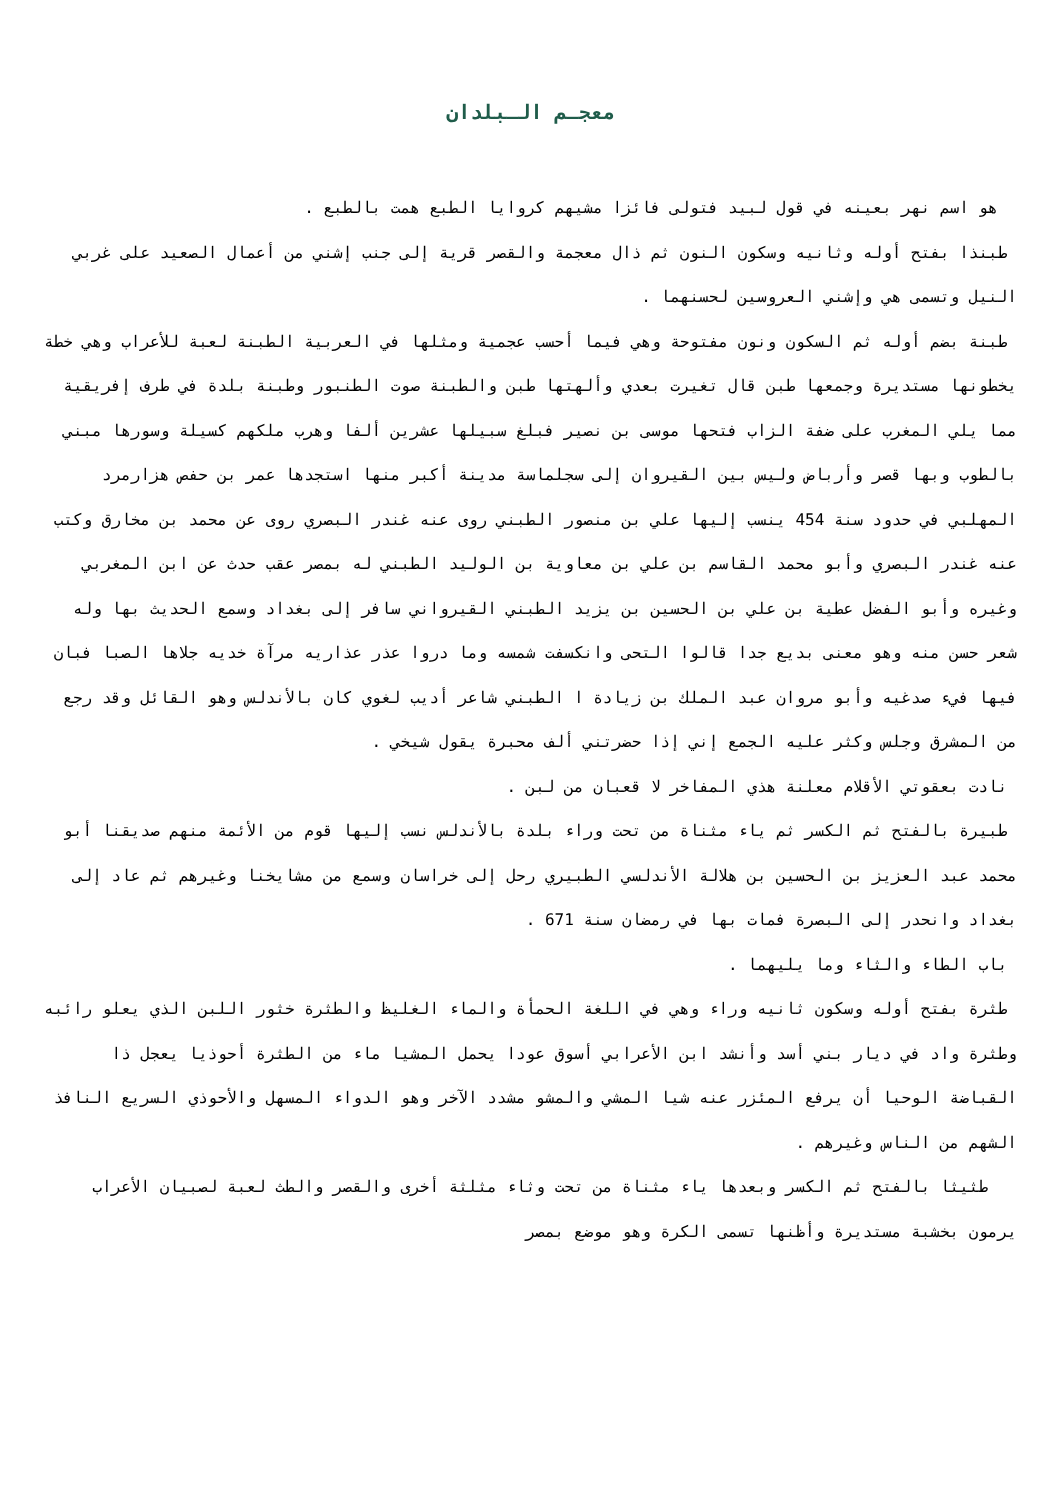معجـم الـبلدان
هو اسم نهر بعينه في قول لبيد فتولى فائزا مشيهم كروايا الطبع همت بالطبع .
طبنذا بفتح أوله وثانيه وسكون النون ثم ذال معجمة والقصر قرية إلى جنب إشني من أعمال الصعيد على غربي النيل وتسمى هي وإشني العروسين لحسنهما .
طبنة بضم أوله ثم السكون ونون مفتوحة وهي فيما أحسب عجمية ومثلها في العربية الطبنة لعبة للأعراب وهي خطة يخطونها مستديرة وجمعها طبن قال تغيرت بعدي وألهتها طبن والطبنة صوت الطنبور وطبنة بلدة في طرف إفريقية مما يلي المغرب على ضفة الزاب فتحها موسى بن نصير فبلغ سبيلها عشرين ألفا وهرب ملكهم كسيلة وسورها مبني بالطوب وبها قصر وأرباض وليس بين القيروان إلى سجلماسة مدينة أكبر منها استجدها عمر بن حفص هزارمرد المهلبي في حدود سنة 454 ينسب إليها علي بن منصور الطبني روى عنه غندر البصري روى عن محمد بن مخارق وكتب عنه غندر البصري وأبو محمد القاسم بن علي بن معاوية بن الوليد الطبني له بمصر عقب حدث عن ابن المغربي وغيره وأبو الفضل عطية بن علي بن الحسين بن يزيد الطبني القيرواني سافر إلى بغداد وسمع الحديث بها وله شعر حسن منه وهو معنى بديع جدا قالوا التحى وانكسفت شمسه وما دروا عذر عذاريه مرآة خديه جلاها الصبا فبان فيها فيء صدغيه وأبو مروان عبد الملك بن زيادة ا الطبني شاعر أديب لغوي كان بالأندلس وهو القائل وقد رجع من المشرق وجلس وكثر عليه الجمع إني إذا حضرتني ألف محبرة يقول شيخي .
نادت بعقوتي الأقلام معلنة هذي المفاخر لا قعبان من لبن .
طبيرة بالفتح ثم الكسر ثم ياء مثناة من تحت وراء بلدة بالأندلس نسب إليها قوم من الأئمة منهم صديقنا أبو محمد عبد العزيز بن الحسين بن هلالة الأندلسي الطبيري رحل إلى خراسان وسمع من مشايخنا وغيرهم ثم عاد إلى بغداد وانحدر إلى البصرة فمات بها في رمضان سنة 671 .
باب الطاء والثاء وما يليهما .
طثرة بفتح أوله وسكون ثانيه وراء وهي في اللغة الحمأة والماء الغليظ والطثرة خثور اللبن الذي يعلو رائبه وطثرة واد في ديار بني أسد وأنشد ابن الأعرابي أسوق عودا يحمل المشيا ماء من الطثرة أحوذيا يعجل ذا القباضة الوحيا أن يرفع المئزر عنه شيا المشي والمشو مشدد الآخر وهو الدواء المسهل والأحوذي السريع النافذ الشهم من الناس وغيرهم .
طثيثا بالفتح ثم الكسر وبعدها ياء مثناة من تحت وثاء مثلثة أخرى والقصر والطث لعبة لصبيان الأعراب يرمون بخشبة مستديرة وأظنها تسمى الكرة وهو موضع بمصر